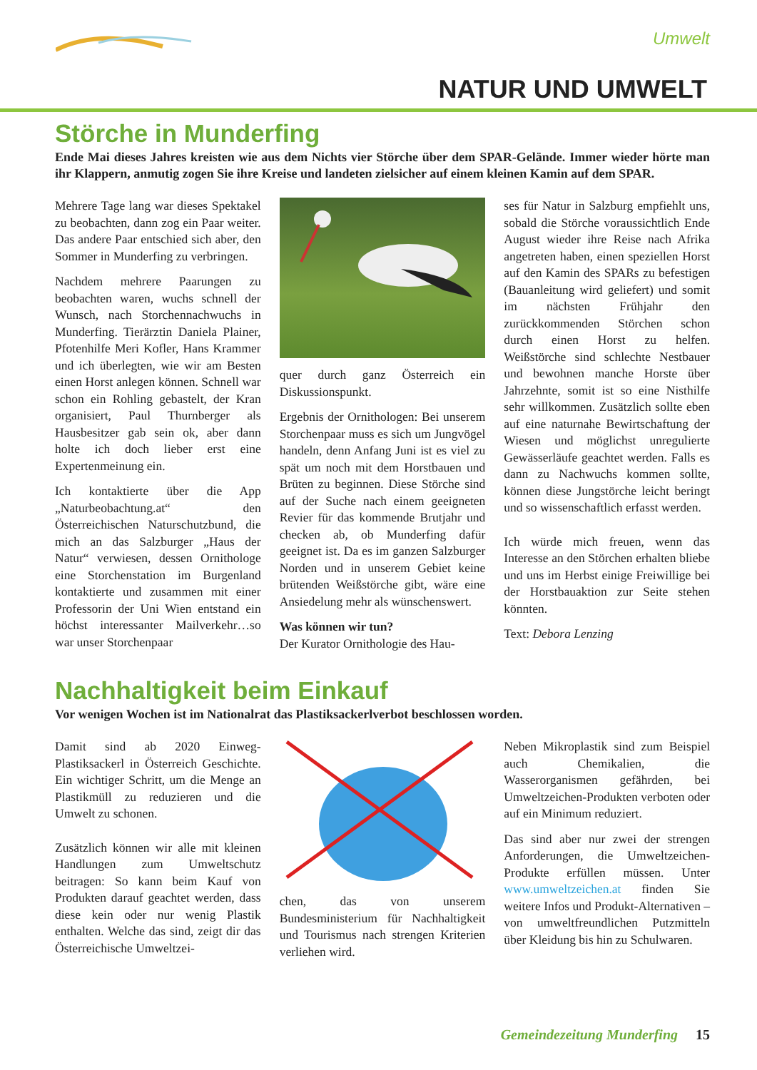Umwelt
NATUR UND UMWELT
Störche in Munderfing
Ende Mai dieses Jahres kreisten wie aus dem Nichts vier Störche über dem SPAR-Gelände. Immer wieder hörte man ihr Klappern, anmutig zogen Sie ihre Kreise und landeten zielsicher auf einem kleinen Kamin auf dem SPAR.
Mehrere Tage lang war dieses Spektakel zu beobachten, dann zog ein Paar weiter. Das andere Paar entschied sich aber, den Sommer in Munderfing zu verbringen.
Nachdem mehrere Paarungen zu beobachten waren, wuchs schnell der Wunsch, nach Storchennachwuchs in Munderfing. Tierärztin Daniela Plainer, Pfotenhilfe Meri Kofler, Hans Krammer und ich überlegten, wie wir am Besten einen Horst anlegen können. Schnell war schon ein Rohling gebastelt, der Kran organisiert, Paul Thurnberger als Hausbesitzer gab sein ok, aber dann holte ich doch lieber erst eine Expertenmeinung ein.
Ich kontaktierte über die App „Naturbeobachtung.at“ den Österreichischen Naturschutzbund, die mich an das Salzburger „Haus der Natur“ verwiesen, dessen Ornithologe eine Storchenstation im Burgenland kontaktierte und zusammen mit einer Professorin der Uni Wien entstand ein höchst interessanter Mailverkehr…so war unser Storchenpaar
quer durch ganz Österreich ein Diskussionspunkt.
Ergebnis der Ornithologen: Bei unserem Storchenpaar muss es sich um Jungvögel handeln, denn Anfang Juni ist es viel zu spät um noch mit dem Horstbauen und Brüten zu beginnen. Diese Störche sind auf der Suche nach einem geeigneten Revier für das kommende Brutjahr und checken ab, ob Munderfing dafür geeignet ist. Da es im ganzen Salzburger Norden und in unserem Gebiet keine brütenden Weißstörche gibt, wäre eine Ansiedelung mehr als wünschenswert.
Was können wir tun?
Der Kurator Ornithologie des Hau-
ses für Natur in Salzburg empfiehlt uns, sobald die Störche voraussichtlich Ende August wieder ihre Reise nach Afrika angetreten haben, einen speziellen Horst auf den Kamin des SPARs zu befestigen (Bauanleitung wird geliefert) und somit im nächsten Frühjahr den zurückkommenden Störchen schon durch einen Horst zu helfen. Weißstörche sind schlechte Nestbauer und bewohnen manche Horste über Jahrzehnte, somit ist so eine Nisthilfe sehr willkommen. Zusätzlich sollte eben auf eine naturnahe Bewirtschaftung der Wiesen und möglichst unregulierte Gewässerläufe geachtet werden. Falls es dann zu Nachwuchs kommen sollte, können diese Jungstörche leicht beringt und so wissenschaftlich erfasst werden.
Ich würde mich freuen, wenn das Interesse an den Störchen erhalten bliebe und uns im Herbst einige Freiwillige bei der Horstbauaktion zur Seite stehen könnten.
Text: Debora Lenzing
Nachhaltigkeit beim Einkauf
Vor wenigen Wochen ist im Nationalrat das Plastiksackerlverbot beschlossen worden.
Damit sind ab 2020 Einweg-Plastiksackerl in Österreich Geschichte. Ein wichtiger Schritt, um die Menge an Plastikmüll zu reduzieren und die Umwelt zu schonen.
Zusätzlich können wir alle mit kleinen Handlungen zum Umweltschutz beitragen: So kann beim Kauf von Produkten darauf geachtet werden, dass diese kein oder nur wenig Plastik enthalten. Welche das sind, zeigt dir das Österreichische Umweltzei-
chen, das von unserem Bundesministerium für Nachhaltigkeit und Tourismus nach strengen Kriterien verliehen wird.
Neben Mikroplastik sind zum Beispiel auch Chemikalien, die Wasserorganismen gefährden, bei Umweltzeichen-Produkten verboten oder auf ein Minimum reduziert.
Das sind aber nur zwei der strengen Anforderungen, die Umweltzeichen-Produkte erfüllen müssen. Unter www.umweltzeichen.at finden Sie weitere Infos und Produkt-Alternativen – von umweltfreundlichen Putzmitteln über Kleidung bis hin zu Schulwaren.
Gemeindezeitung Munderfing 15